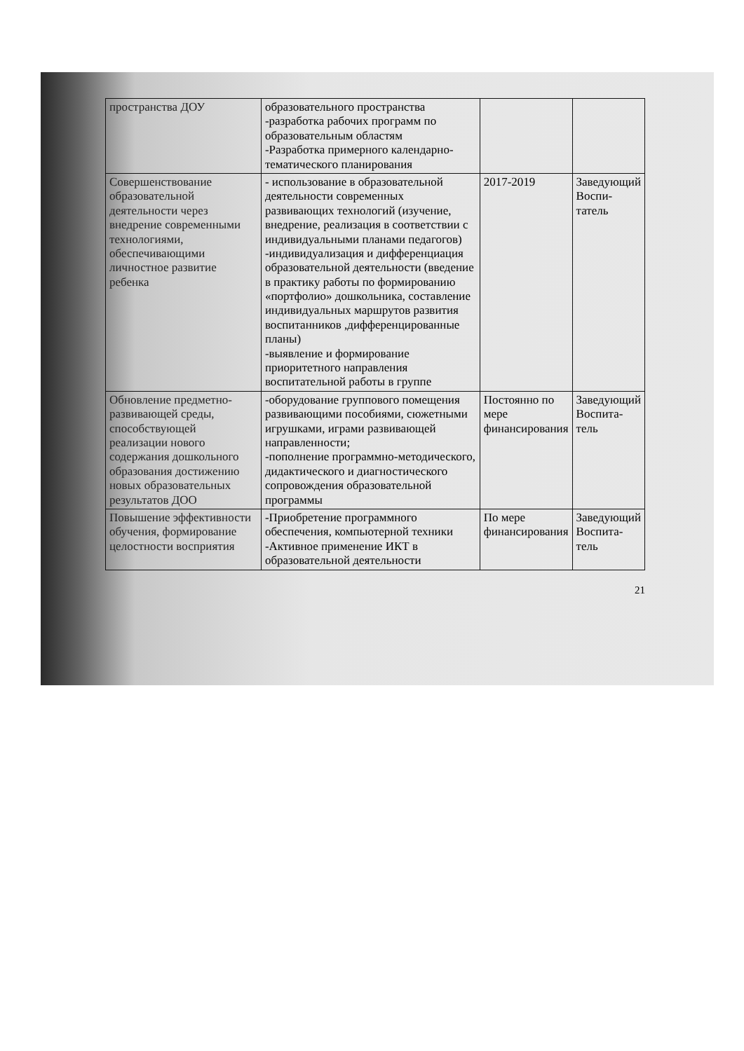| пространства ДОУ | образовательного пространства -разработка рабочих программ по образовательным областям -Разработка примерного календарно- тематического планирования | | |
| Совершенствование образовательной деятельности через внедрение современными технологиями, обеспечивающими личностное развитие ребенка | - использование в образовательной деятельности современных развивающих технологий (изучение, внедрение, реализация в соответствии с индивидуальными планами педагогов) -индивидуализация и дифференциация образовательной деятельности (введение в практику работы по формированию «портфолио» дошкольника, составление индивидуальных маршрутов развития воспитанников ,дифференцированные планы) -выявление и формирование приоритетного направления воспитательной работы в группе | 2017-2019 | Заведующий Воспи-татель |
| Обновление предметно-развивающей среды, способствующей реализации нового содержания дошкольного образования достижению новых образовательных результатов ДОО | -оборудование группового помещения развивающими пособиями, сюжетными игрушками, играми развивающей направленности; -пополнение программно-методического, дидактического и диагностического сопровождения образовательной программы | Постоянно по мере финансирования | Заведующий Воспита-тель |
| Повышение эффективности обучения, формирование целостности восприятия | -Приобретение программного обеспечения, компьютерной техники -Активное применение ИКТ в образовательной деятельности | По мере финансирования | Заведующий Воспита-тель |
21